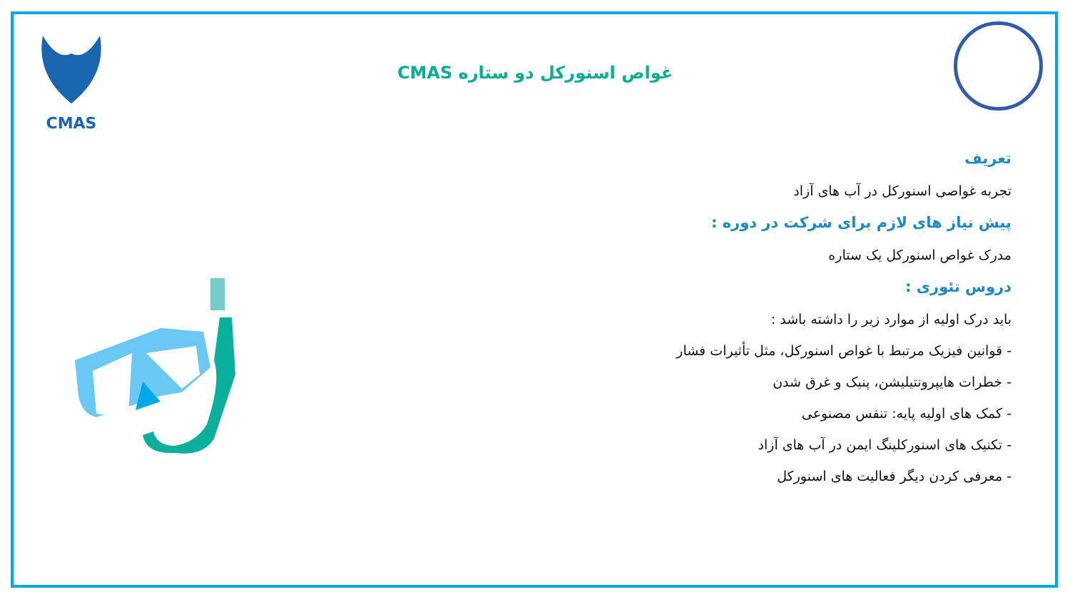CMAS
غواص اسنورکل دو ستاره CMAS
تعریف
تجربه غواصی اسنورکل در آب های آزاد
پیش نیاز های لازم برای شرکت در دوره :
مدرک غواص اسنورکل یک ستاره
دروس تئوری :
باید درک اولیه از موارد زیر را داشته باشد :
- قوانین فیزیک مرتبط با غواص اسنورکل، مثل تأثیرات فشار
- خطرات هایپرونتیلیشن، پنیک و غرق شدن
- کمک های اولیه پایه: تنفس مصنوعی
- تکنیک های اسنورکلینگ ایمن در آب های آزاد
- معرفی کردن دیگر فعالیت های اسنورکل